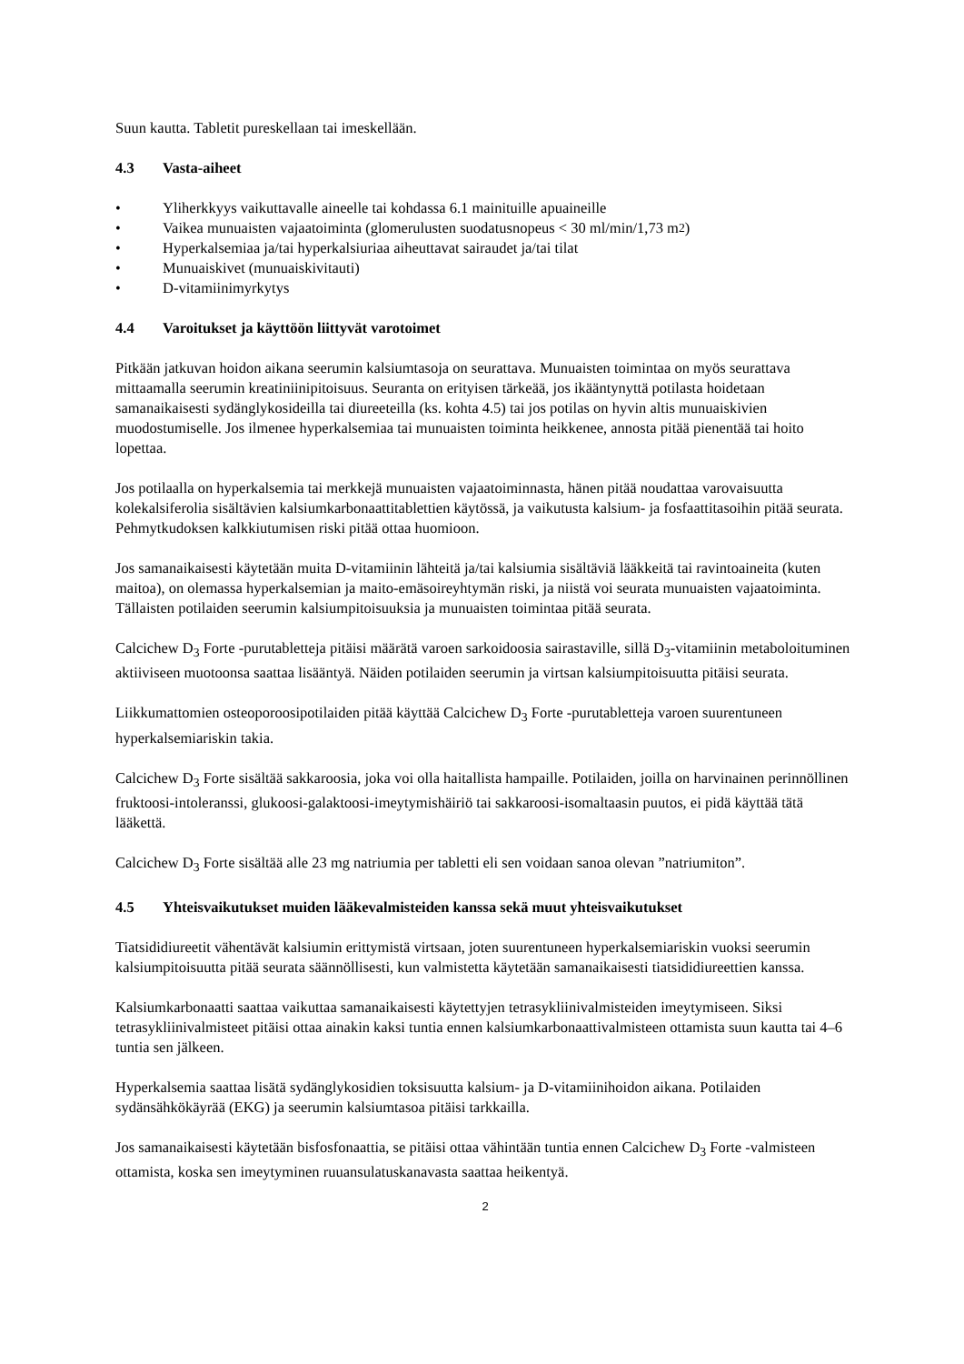Suun kautta. Tabletit pureskellaan tai imeskellään.
4.3 Vasta-aiheet
• Yliherkkyys vaikuttavalle aineelle tai kohdassa 6.1 mainituille apuaineille
• Vaikea munuaisten vajaatoiminta (glomerulusten suodatusnopeus < 30 ml/min/1,73 m<sup>2</sup>)
• Hyperkalsemiaa ja/tai hyperkalsiuriaa aiheuttavat sairaudet ja/tai tilat
• Munuaiskivet (munuaiskivitauti)
• D-vitamiinimyrkytys
4.4 Varoitukset ja käyttöön liittyvät varotoimet
Pitkään jatkuvan hoidon aikana seerumin kalsiumtasoja on seurattava. Munuaisten toimintaa on myös seurattava mittaamalla seerumin kreatiniinipitoisuus. Seuranta on erityisen tärkeää, jos ikääntynyttä potilasta hoidetaan samanaikaisesti sydänglykosideilla tai diureeteilla (ks. kohta 4.5) tai jos potilas on hyvin altis munuaiskivien muodostumiselle. Jos ilmenee hyperkalsemiaa tai munuaisten toiminta heikkenee, annosta pitää pienentää tai hoito lopettaa.
Jos potilaalla on hyperkalsemia tai merkkejä munuaisten vajaatoiminnasta, hänen pitää noudattaa varovaisuutta kolekalsiferolia sisältävien kalsiumkarbonaattitablettien käytössä, ja vaikutusta kalsium- ja fosfaattitasoihin pitää seurata. Pehmytkudoksen kalkkiutumisen riski pitää ottaa huomioon.
Jos samanaikaisesti käytetään muita D-vitamiinin lähteitä ja/tai kalsiumia sisältäviä lääkkeitä tai ravintoaineita (kuten maitoa), on olemassa hyperkalsemian ja maito-emäsoireyhtymän riski, ja niistä voi seurata munuaisten vajaatoiminta. Tällaisten potilaiden seerumin kalsiumpitoisuuksia ja munuaisten toimintaa pitää seurata.
Calcichew D<sub>3</sub> Forte -purutabletteja pitäisi määrätä varoen sarkoidoosia sairastaville, sillä D<sub>3</sub>-vitamiinin metaboloituminen aktiiviseen muotoonsa saattaa lisääntyä. Näiden potilaiden seerumin ja virtsan kalsiumpitoisuutta pitäisi seurata.
Liikkumattomien osteoporoosipotilaiden pitää käyttää Calcichew D<sub>3</sub> Forte -purutabletteja varoen suurentuneen hyperkalsemiariskin takia.
Calcichew D<sub>3</sub> Forte sisältää sakkaroosia, joka voi olla haitallista hampaille. Potilaiden, joilla on harvinainen perinnöllinen fruktoosi-intoleranssi, glukoosi-galaktoosi-imeytymishäiriö tai sakkaroosi-isomaltaasin puutos, ei pidä käyttää tätä lääkettä.
Calcichew D<sub>3</sub> Forte sisältää alle 23 mg natriumia per tabletti eli sen voidaan sanoa olevan ”natriumiton”.
4.5 Yhteisvaikutukset muiden lääkevalmisteiden kanssa sekä muut yhteisvaikutukset
Tiatsididiureetit vähentävät kalsiumin erittymistä virtsaan, joten suurentuneen hyperkalsemiariskin vuoksi seerumin kalsiumpitoisuutta pitää seurata säännöllisesti, kun valmistetta käytetään samanaikaisesti tiatsididiureettien kanssa.
Kalsiumkarbonaatti saattaa vaikuttaa samanaikaisesti käytettyjen tetrasykliinivalmisteiden imeytymiseen. Siksi tetrasykliinivalmisteet pitäisi ottaa ainakin kaksi tuntia ennen kalsiumkarbonaattivalmisteen ottamista suun kautta tai 4–6 tuntia sen jälkeen.
Hyperkalsemia saattaa lisätä sydänglykosidien toksisuutta kalsium- ja D-vitamiinihoidon aikana. Potilaiden sydänsähkökäyrää (EKG) ja seerumin kalsiumtasoa pitäisi tarkkailla.
Jos samanaikaisesti käytetään bisfosfonaattia, se pitäisi ottaa vähintään tuntia ennen Calcichew D<sub>3</sub> Forte -valmisteen ottamista, koska sen imeytyminen ruuansulatuskanavasta saattaa heikentyä.
2